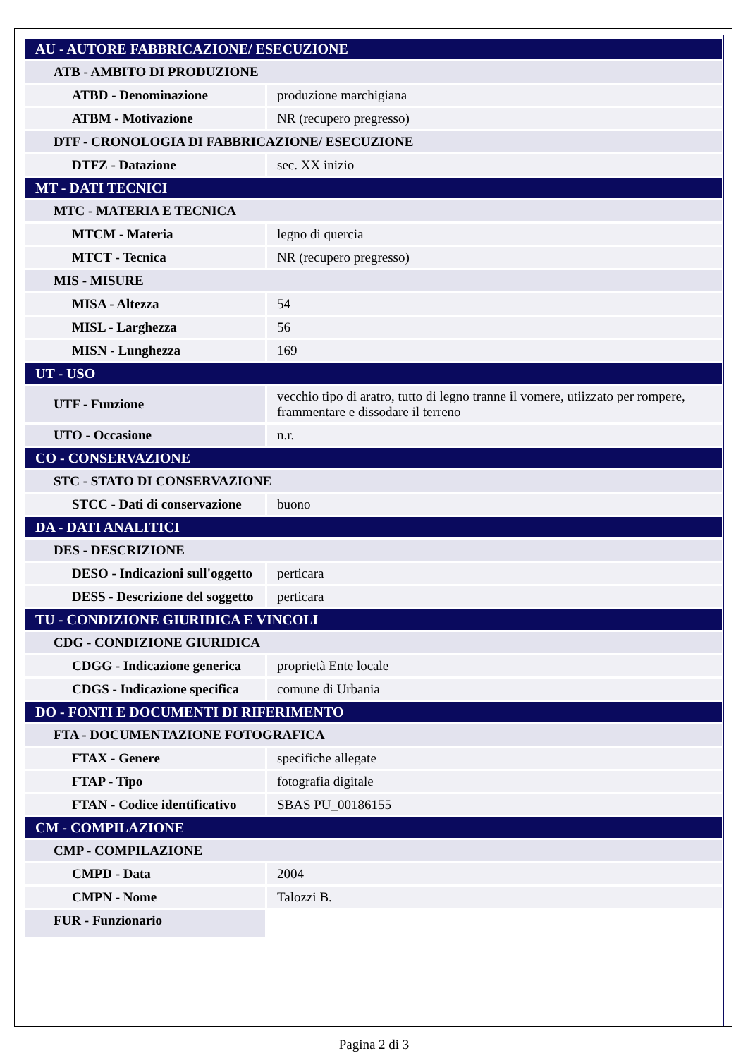| AU - AUTORE FABBRICAZIONE/ ESECUZIONE | |
| ATB - AMBITO DI PRODUZIONE | |
| ATBD - Denominazione | produzione marchigiana |
| ATBM - Motivazione | NR (recupero pregresso) |
| DTF - CRONOLOGIA DI FABBRICAZIONE/ ESECUZIONE | |
| DTFZ - Datazione | sec. XX inizio |
| MT - DATI TECNICI | |
| MTC - MATERIA E TECNICA | |
| MTCM - Materia | legno di quercia |
| MTCT - Tecnica | NR (recupero pregresso) |
| MIS - MISURE | |
| MISA - Altezza | 54 |
| MISL - Larghezza | 56 |
| MISN - Lunghezza | 169 |
| UT - USO | |
| UTF - Funzione | vecchio tipo di aratro, tutto di legno tranne il vomere, utiizzato per rompere, frammentare e dissodare il terreno |
| UTO - Occasione | n.r. |
| CO - CONSERVAZIONE | |
| STC - STATO DI CONSERVAZIONE | |
| STCC - Dati di conservazione | buono |
| DA - DATI ANALITICI | |
| DES - DESCRIZIONE | |
| DESO - Indicazioni sull'oggetto | perticara |
| DESS - Descrizione del soggetto | perticara |
| TU - CONDIZIONE GIURIDICA E VINCOLI | |
| CDG - CONDIZIONE GIURIDICA | |
| CDGG - Indicazione generica | proprietà Ente locale |
| CDGS - Indicazione specifica | comune di Urbania |
| DO - FONTI E DOCUMENTI DI RIFERIMENTO | |
| FTA - DOCUMENTAZIONE FOTOGRAFICA | |
| FTAX - Genere | specifiche allegate |
| FTAP - Tipo | fotografia digitale |
| FTAN - Codice identificativo | SBAS PU_00186155 |
| CM - COMPILAZIONE | |
| CMP - COMPILAZIONE | |
| CMPD - Data | 2004 |
| CMPN - Nome | Talozzi B. |
| FUR - Funzionario | |
Pagina 2 di 3